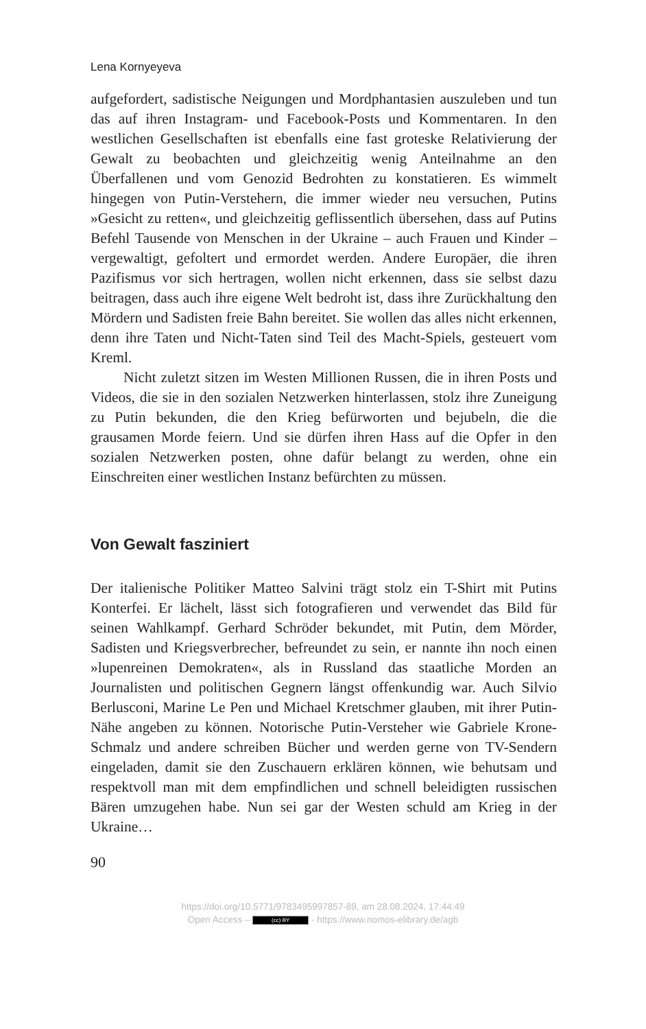Lena Kornyeyeva
aufgefordert, sadistische Neigungen und Mordphantasien auszuleben und tun das auf ihren Instagram- und Facebook-Posts und Kommentaren. In den westlichen Gesellschaften ist ebenfalls eine fast groteske Relativierung der Gewalt zu beobachten und gleichzeitig wenig Anteilnahme an den Überfallenen und vom Genozid Bedrohten zu konstatieren. Es wimmelt hingegen von Putin-Verstehern, die immer wieder neu versuchen, Putins »Gesicht zu retten«, und gleichzeitig geflissentlich übersehen, dass auf Putins Befehl Tausende von Menschen in der Ukraine – auch Frauen und Kinder – vergewaltigt, gefoltert und ermordet werden. Andere Europäer, die ihren Pazifismus vor sich hertragen, wollen nicht erkennen, dass sie selbst dazu beitragen, dass auch ihre eigene Welt bedroht ist, dass ihre Zurückhaltung den Mördern und Sadisten freie Bahn bereitet. Sie wollen das alles nicht erkennen, denn ihre Taten und Nicht-Taten sind Teil des Macht-Spiels, gesteuert vom Kreml.
Nicht zuletzt sitzen im Westen Millionen Russen, die in ihren Posts und Videos, die sie in den sozialen Netzwerken hinterlassen, stolz ihre Zuneigung zu Putin bekunden, die den Krieg befürworten und bejubeln, die die grausamen Morde feiern. Und sie dürfen ihren Hass auf die Opfer in den sozialen Netzwerken posten, ohne dafür belangt zu werden, ohne ein Einschreiten einer westlichen Instanz befürchten zu müssen.
Von Gewalt fasziniert
Der italienische Politiker Matteo Salvini trägt stolz ein T-Shirt mit Putins Konterfei. Er lächelt, lässt sich fotografieren und verwendet das Bild für seinen Wahlkampf. Gerhard Schröder bekundet, mit Putin, dem Mörder, Sadisten und Kriegsverbrecher, befreundet zu sein, er nannte ihn noch einen »lupenreinen Demokraten«, als in Russland das staatliche Morden an Journalisten und politischen Gegnern längst offenkundig war. Auch Silvio Berlusconi, Marine Le Pen und Michael Kretschmer glauben, mit ihrer Putin-Nähe angeben zu können. Notorische Putin-Versteher wie Gabriele Krone-Schmalz und andere schreiben Bücher und werden gerne von TV-Sendern eingeladen, damit sie den Zuschauern erklären können, wie behutsam und respektvoll man mit dem empfindlichen und schnell beleidigten russischen Bären umzugehen habe. Nun sei gar der Westen schuld am Krieg in der Ukraine…
90
https://doi.org/10.5771/9783495997857-89, am 28.08.2024, 17:44:49
Open Access – (cc) BY - https://www.nomos-elibrary.de/agb